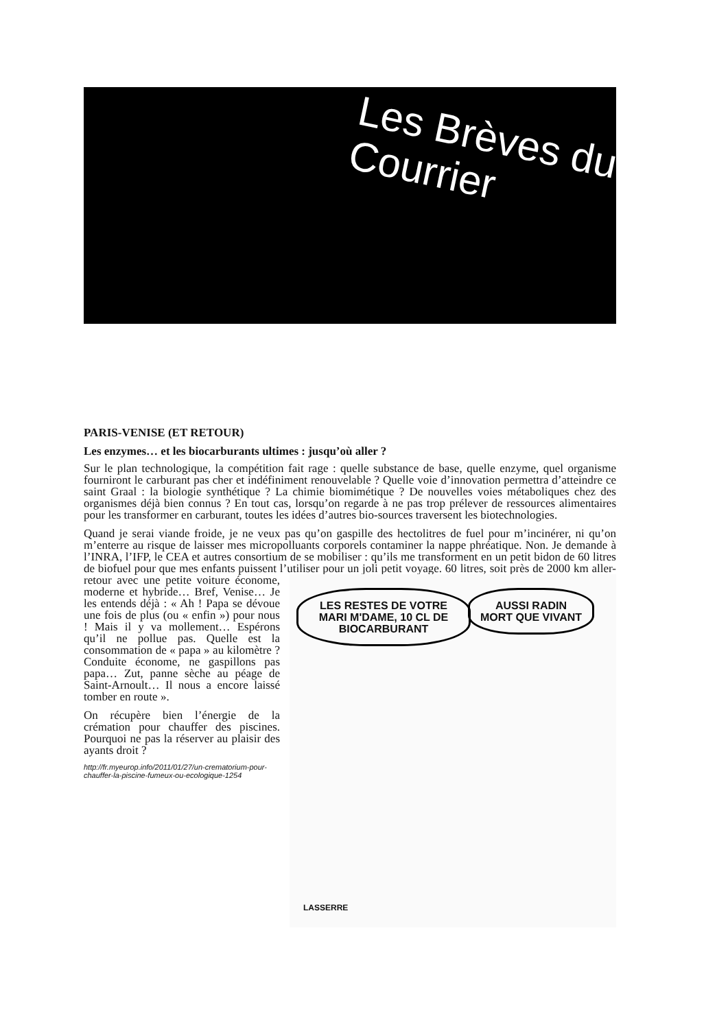Les Brèves du
Courrier
PARIS-VENISE (ET RETOUR)
Les enzymes… et les biocarburants ultimes : jusqu’où aller ?
Sur le plan technologique, la compétition fait rage : quelle substance de base, quelle enzyme, quel organisme fourniront le carburant pas cher et indéfiniment renouvelable ? Quelle voie d’innovation permettra d’atteindre ce saint Graal : la biologie synthétique ? La chimie biomimétique ? De nouvelles voies métaboliques chez des organismes déjà bien connus ? En tout cas, lorsqu’on regarde à ne pas trop prélever de ressources alimentaires pour les transformer en carburant, toutes les idées d’autres bio-sources traversent les biotechnologies.
Quand je serai viande froide, je ne veux pas qu’on gaspille des hectolitres de fuel pour m’incinérer, ni qu’on m’enterre au risque de laisser mes micropolluants corporels contaminer la nappe phréatique. Non. Je demande à l’INRA, l’IFP, le CEA et autres consortium de se mobiliser : qu’ils me transforment en un petit bidon de 60 litres de biofuel pour que mes enfants puissent l’utiliser pour un joli petit voyage. 60 litres, soit près de 2000 km aller-retour avec une petite voiture économe, LES RESTES DE VOTRE MARI M'DAME, 10 CL DE BIOCARBURANT AUSSI RADIN MORT QUE VIVANT
LASSERRE moderne et hybride… Bref, Venise… Je les entends déjà : « Ah ! Papa se dévoue une fois de plus (ou « enfin ») pour nous ! Mais il y va mollement… Espérons qu’il ne pollue pas. Quelle est la consommation de « papa » au kilomètre ? Conduite économe, ne gaspillons pas papa… Zut, panne sèche au péage de Saint-Arnoult… Il nous a encore laissé tomber en route ».
On récupère bien l’énergie de la crémation pour chauffer des piscines. Pourquoi ne pas la réserver au plaisir des ayants droit ?
http://fr.myeurop.info/2011/01/27/un-crematorium-pour-chauffer-la-piscine-fumeux-ou-ecologique-1254